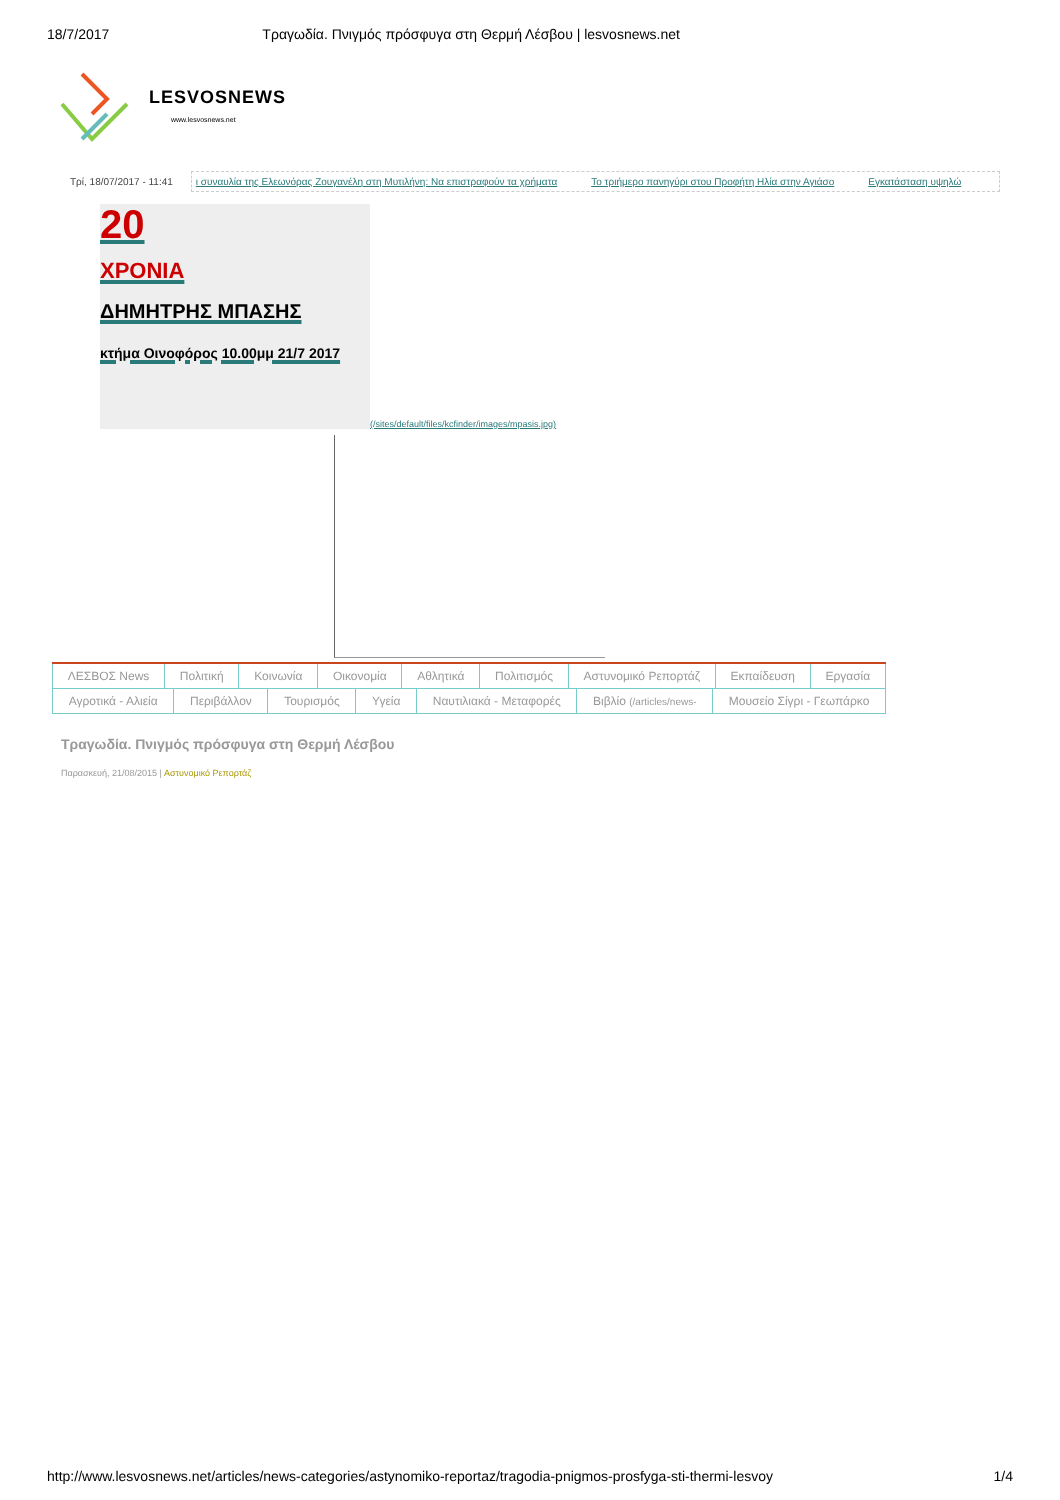18/7/2017 Τραγωδία. Πνιγμός πρόσφυγα στη Θερμή Λέσβου | lesvosnews.net
LESVOSNEWS
www.lesvosnews.net
Τρί, 18/07/2017 - 11:41
ι συναυλία της Ελεωνόρας Ζουγανέλη στη Μυτιλήνη: Να επιστραφούν τα χρήματα Το τριήμερο πανηγύρι στου Προφήτη Ηλία στην Αγιάσο Εγκατάσταση υψηλώ
20
ΧΡΟΝΙΑ
ΔΗΜΗΤΡΗΣ ΜΠΑΣΗΣ
κτήμα Οινοφόρος 10.00μμ 21/7 2017
(/sites/default/files/kcfinder/images/mpasis.jpg)
ΛΕΣΒΟΣ News Πολιτική Κοινωνία Οικονομία Αθλητικά Πολιτισμός Αστυνομικό Ρεπορτάζ Εκπαίδευση Εργασία
Αγροτικά - Αλιεία Περιβάλλον Τουρισμός Υγεία Ναυτιλιακά - Μεταφορές Βιβλίο (/articles/news-
Μουσείο Σίγρι - Γεωπάρκο
Τραγωδία. Πνιγμός πρόσφυγα στη Θερμή Λέσβου
Παρασκευή, 21/08/2015 | Αστυνομικό Ρεπορτάζ
http://www.lesvosnews.net/articles/news-categories/astynomiko-reportaz/tragodia-pnigmos-prosfyga-sti-thermi-lesvoy 1/4